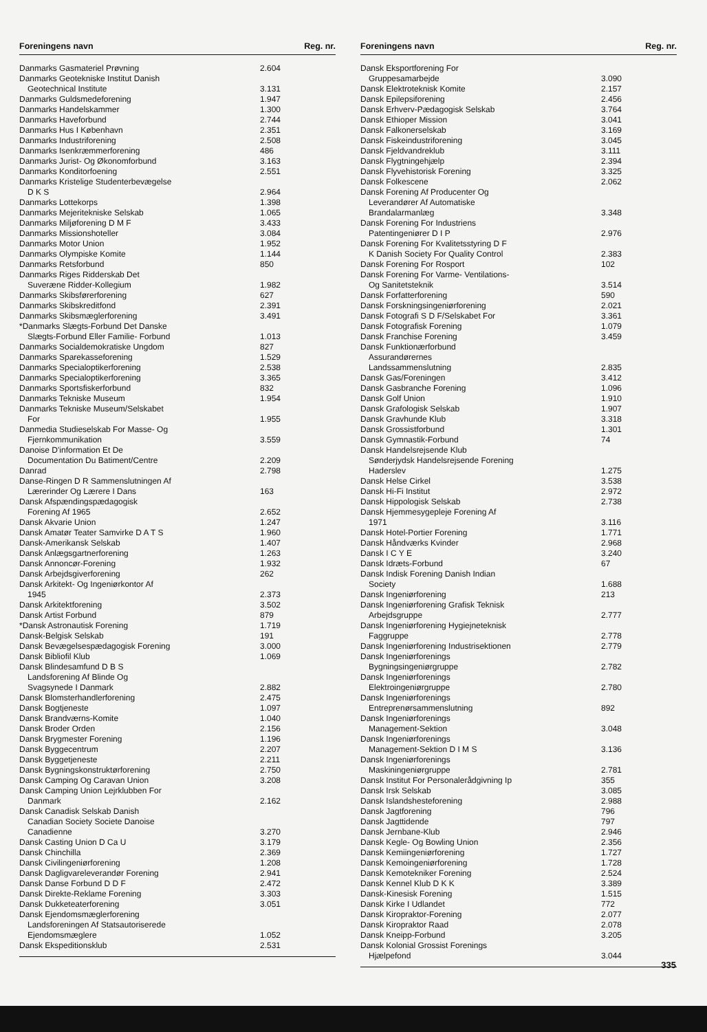| Foreningens navn | Reg. nr. |
| --- | --- |
| Danmarks Gasmateriel Prøvning | 2.604 |
| Danmarks Geotekniske Institut Danish Geotechnical Institute | 3.131 |
| Danmarks Guldsmedeforening | 1.947 |
| Danmarks Handelskammer | 1.300 |
| Danmarks Haveforbund | 2.744 |
| Danmarks Hus I København | 2.351 |
| Danmarks Industriforening | 2.508 |
| Danmarks Isenkræmmerforening | 486 |
| Danmarks Jurist- Og Økonomforbund | 3.163 |
| Danmarks Konditorfoening | 2.551 |
| Danmarks Kristelige Studenterbevægelse D K S | 2.964 |
| Danmarks Lottekorps | 1.398 |
| Danmarks Mejeritekniske Selskab | 1.065 |
| Danmarks Miljøforening D M F | 3.433 |
| Danmarks Missionshoteller | 3.084 |
| Danmarks Motor Union | 1.952 |
| Danmarks Olympiske Komite | 1.144 |
| Danmarks Retsforbund | 850 |
| Danmarks Riges Ridderskab Det Suveræne Ridder-Kollegium | 1.982 |
| Danmarks Skibsførerforening | 627 |
| Danmarks Skibskreditfond | 2.391 |
| Danmarks Skibsmæglerforening | 3.491 |
| *Danmarks Slægts-Forbund Det Danske Slægts-Forbund Eller Familie- Forbund | 1.013 |
| Danmarks Socialdemokratiske Ungdom | 827 |
| Danmarks Sparekasseforening | 1.529 |
| Danmarks Specialoptikerforening | 2.538 |
| Danmarks Specialoptikerforening | 3.365 |
| Danmarks Sportsfiskerforbund | 832 |
| Danmarks Tekniske Museum | 1.954 |
| Danmarks Tekniske Museum/Selskabet For | 1.955 |
| Danmedia Studieselskab For Masse- Og Fjernkommunikation | 3.559 |
| Danoise D'information Et De Documentation Du Batiment/Centre | 2.209 |
| Danrad | 2.798 |
| Danse-Ringen D R Sammenslutningen Af Lærerinder Og Lærere I Dans | 163 |
| Dansk Afspændingspædagogisk Forening Af 1965 | 2.652 |
| Dansk Akvarie Union | 1.247 |
| Dansk Amatør Teater Samvirke D A T S | 1.960 |
| Dansk-Amerikansk Selskab | 1.407 |
| Dansk Anlægsgartnerforening | 1.263 |
| Dansk Annoncør-Forening | 1.932 |
| Dansk Arbejdsgiverforening | 262 |
| Dansk Arkitekt- Og Ingeniørkontor Af 1945 | 2.373 |
| Dansk Arkitektforening | 3.502 |
| Dansk Artist Forbund | 879 |
| *Dansk Astronautisk Forening | 1.719 |
| Dansk-Belgisk Selskab | 191 |
| Dansk Bevægelsespædagogisk Forening | 3.000 |
| Dansk Bibliofil Klub | 1.069 |
| Dansk Blindesamfund D B S Landsforening Af Blinde Og Svagsynede I Danmark | 2.882 |
| Dansk Blomsterhandlerforening | 2.475 |
| Dansk Bogtjeneste | 1.097 |
| Dansk Brandværns-Komite | 1.040 |
| Dansk Broder Orden | 2.156 |
| Dansk Brygmester Forening | 1.196 |
| Dansk Byggecentrum | 2.207 |
| Dansk Byggetjeneste | 2.211 |
| Dansk Bygningskonstruktørforening | 2.750 |
| Dansk Camping Og Caravan Union | 3.208 |
| Dansk Camping Union Lejrklubben For Danmark | 2.162 |
| Dansk Canadisk Selskab Danish Canadian Society Societe Danoise Canadienne | 3.270 |
| Dansk Casting Union D Ca U | 3.179 |
| Dansk Chinchilla | 2.369 |
| Dansk Civilingeniørforening | 1.208 |
| Dansk Dagligvareleverandør Forening | 2.941 |
| Dansk Danse Forbund D D F | 2.472 |
| Dansk Direkte-Reklame Forening | 3.303 |
| Dansk Dukketeaterforening | 3.051 |
| Dansk Ejendomsmæglerforening Landsforeningen Af Statsautoriserede Ejendomsmæglere | 1.052 |
| Dansk Ekspeditionsklub | 2.531 |
| Foreningens navn | Reg. nr. |
| --- | --- |
| Dansk Eksportforening For Gruppesamarbejde | 3.090 |
| Dansk Elektroteknisk Komite | 2.157 |
| Dansk Epilepsiforening | 2.456 |
| Dansk Erhverv-Pædagogisk Selskab | 3.764 |
| Dansk Ethioper Mission | 3.041 |
| Dansk Falkonerselskab | 3.169 |
| Dansk Fiskeindustriforening | 3.045 |
| Dansk Fjeldvandreklub | 3.111 |
| Dansk Flygtningehjælp | 2.394 |
| Dansk Flyvehistorisk Forening | 3.325 |
| Dansk Folkescene | 2.062 |
| Dansk Forening Af Producenter Og Leverandører Af Automatiske Brandalarmanlæg | 3.348 |
| Dansk Forening For Industriens Patentingeniører D I P | 2.976 |
| Dansk Forening For Kvalitetsstyring D F K Danish Society For Quality Control | 2.383 |
| Dansk Forening For Rosport | 102 |
| Dansk Forening For Varme- Ventilations- Og Sanitetsteknik | 3.514 |
| Dansk Forfatterforening | 590 |
| Dansk Forskningsingeniørforening | 2.021 |
| Dansk Fotografi S D F/Selskabet For | 3.361 |
| Dansk Fotografisk Forening | 1.079 |
| Dansk Franchise Forening | 3.459 |
| Dansk Funktionærforbund Assurandørernes Landssammenslutning | 2.835 |
| Dansk Gas/Foreningen | 3.412 |
| Dansk Gasbranche Forening | 1.096 |
| Dansk Golf Union | 1.910 |
| Dansk Grafologisk Selskab | 1.907 |
| Dansk Gravhunde Klub | 3.318 |
| Dansk Grossistforbund | 1.301 |
| Dansk Gymnastik-Forbund | 74 |
| Dansk Handelsrejsende Klub Sønderjydsk Handelsrejsende Forening Haderslev | 1.275 |
| Dansk Helse Cirkel | 3.538 |
| Dansk Hi-Fi Institut | 2.972 |
| Dansk Hippologisk Selskab | 2.738 |
| Dansk Hjemmesygepleje Forening Af 1971 | 3.116 |
| Dansk Hotel-Portier Forening | 1.771 |
| Dansk Håndværks Kvinder | 2.968 |
| Dansk I C Y E | 3.240 |
| Dansk Idræts-Forbund | 67 |
| Dansk Indisk Forening Danish Indian Society | 1.688 |
| Dansk Ingeniørforening | 213 |
| Dansk Ingeniørforening Grafisk Teknisk Arbejdsgruppe | 2.777 |
| Dansk Ingeniørforening Hygiejneteknisk Faggruppe | 2.778 |
| Dansk Ingeniørforening Industrisektionen | 2.779 |
| Dansk Ingeniørforenings Bygningsingeniørgruppe | 2.782 |
| Dansk Ingeniørforenings Elektroingeniørgruppe | 2.780 |
| Dansk Ingeniørforenings Entreprenørsammenslutning | 892 |
| Dansk Ingeniørforenings Management-Sektion | 3.048 |
| Dansk Ingeniørforenings Management-Sektion D I M S | 3.136 |
| Dansk Ingeniørforenings Maskiningeniørgruppe | 2.781 |
| Dansk Institut For Personalerådgivning Ip | 355 |
| Dansk Irsk Selskab | 3.085 |
| Dansk Islandshesteforening | 2.988 |
| Dansk Jagtforening | 796 |
| Dansk Jagttidende | 797 |
| Dansk Jernbane-Klub | 2.946 |
| Dansk Kegle- Og Bowling Union | 2.356 |
| Dansk Kemiingeniørforening | 1.727 |
| Dansk Kemoingeniørforening | 1.728 |
| Dansk Kemotekniker Forening | 2.524 |
| Dansk Kennel Klub D K K | 3.389 |
| Dansk-Kinesisk Forening | 1.515 |
| Dansk Kirke I Udlandet | 772 |
| Dansk Kiropraktor-Forening | 2.077 |
| Dansk Kiropraktor Raad | 2.078 |
| Dansk Kneipp-Forbund | 3.205 |
| Dansk Kolonial Grossist Forenings Hjælpefond | 3.044 |
335